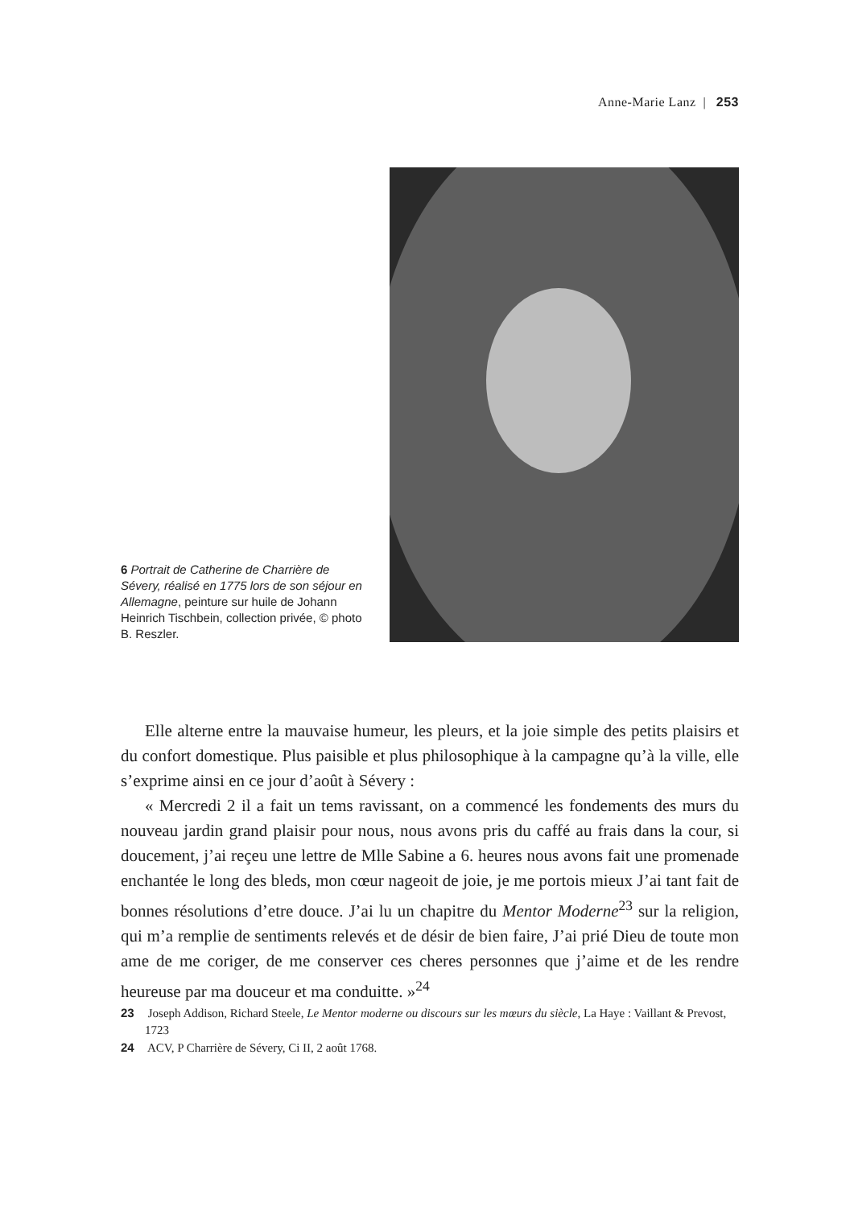Anne-Marie Lanz | 253
6 Portrait de Catherine de Charrière de Sévery, réalisé en 1775 lors de son séjour en Allemagne, peinture sur huile de Johann Heinrich Tischbein, collection privée, © photo B. Reszler.
Elle alterne entre la mauvaise humeur, les pleurs, et la joie simple des petits plaisirs et du confort domestique. Plus paisible et plus philosophique à la campagne qu’à la ville, elle s’exprime ainsi en ce jour d’août à Sévery :
« Mercredi 2 il a fait un tems ravissant, on a commencé les fondements des murs du nouveau jardin grand plaisir pour nous, nous avons pris du caffé au frais dans la cour, si doucement, j’ai reçeu une lettre de Mlle Sabine a 6. heures nous avons fait une promenade enchantée le long des bleds, mon cœur nageoit de joie, je me portois mieux J’ai tant fait de bonnes résolutions d’etre douce. J’ai lu un chapitre du Mentor Moderne<sup>23</sup> sur la religion, qui m’a remplie de sentiments relevés et de désir de bien faire, J’ai prié Dieu de toute mon ame de me coriger, de me conserver ces cheres personnes que j’aime et de les rendre heureuse par ma douceur et ma conduitte. »<sup>24</sup>
23 Joseph Addison, Richard Steele, Le Mentor moderne ou discours sur les mœurs du siècle, La Haye : Vaillant & Prevost, 1723
24 ACV, P Charrière de Sévery, Ci II, 2 août 1768.